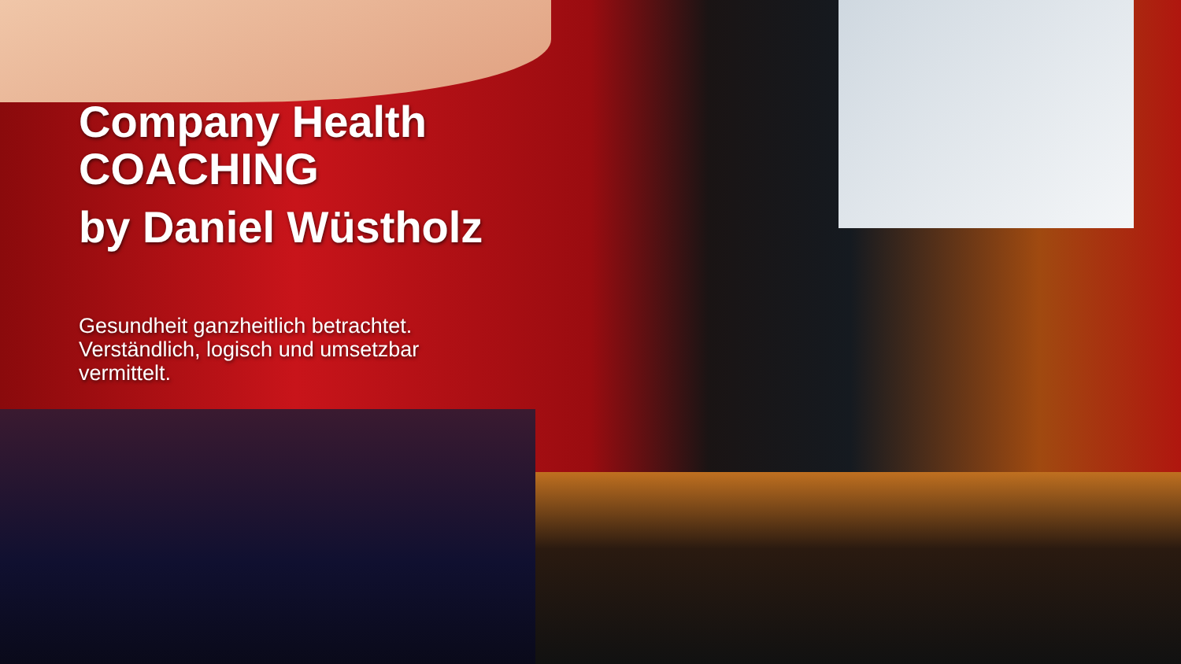Company Health
COACHING
by Daniel Wüstholz
Gesundheit ganzheitlich betrachtet. Verständlich, logisch und umsetzbar vermittelt.